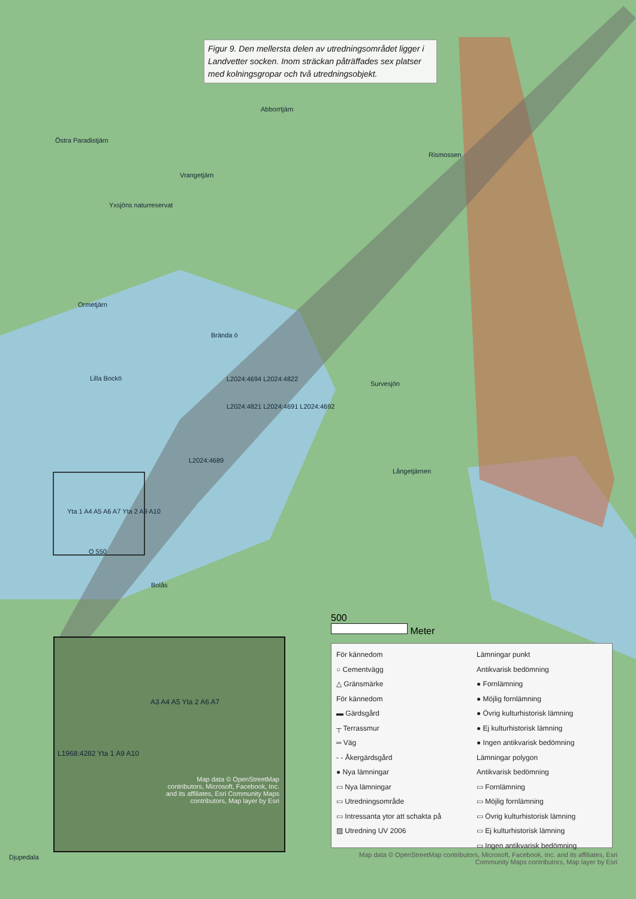Figur 9. Den mellersta delen av utredningsområdet ligger i Landvetter socken. Inom sträckan påträffades sex platser med kolningsgropar och två utredningsobjekt.
Östra Paradistjärn
Abborrtjärn
Vrangetjärn
Yxsjöns naturreservat
Rismossen
Ormetjärn
Brända ö
Lilla Bockö
Survesjön
L2024:4694 L2024:4822
L2024:4821 L2024:4691 L2024:4692
L2024:4689
Långetjärnen
Yta 1 A4 A5 A6 A7 Yta 2 A9 A10
O 550
Bolås
Djupedala
A3 A4 A5 Yta 2 A6 A7
L1968:4282 Yta 1 A9 A10
Map data © OpenStreetMap contributors, Microsoft, Facebook, Inc. and its affiliates, Esri Community Maps contributors, Map layer by Esri
500
Meter
För kännedom
○ Cementvägg
△ Gränsmärke
För kännedom
▬ Gärdsgård
┬ Terrassmur
═ Väg
- - Åkergärdsgård
● Nya lämningar
▭ Nya lämningar
▭ Utredningsområde
▭ Intressanta ytor att schakta på
▨ Utredning UV 2006
Lämningar punkt
Antikvarisk bedömning
● Fornlämning
● Möjlig fornlämning
● Övrig kulturhistorisk lämning
● Ej kulturhistorisk lämning
● Ingen antikvarisk bedömning
Lämningar polygon
Antikvarisk bedömning
▭ Fornlämning
▭ Möjlig fornlämning
▭ Övrig kulturhistorisk lämning
▭ Ej kulturhistorisk lämning
▭ Ingen antikvarisk bedömning
Map data © OpenStreetMap contributors, Microsoft, Facebook, Inc. and its affiliates, Esri Community Maps contributors, Map layer by Esri